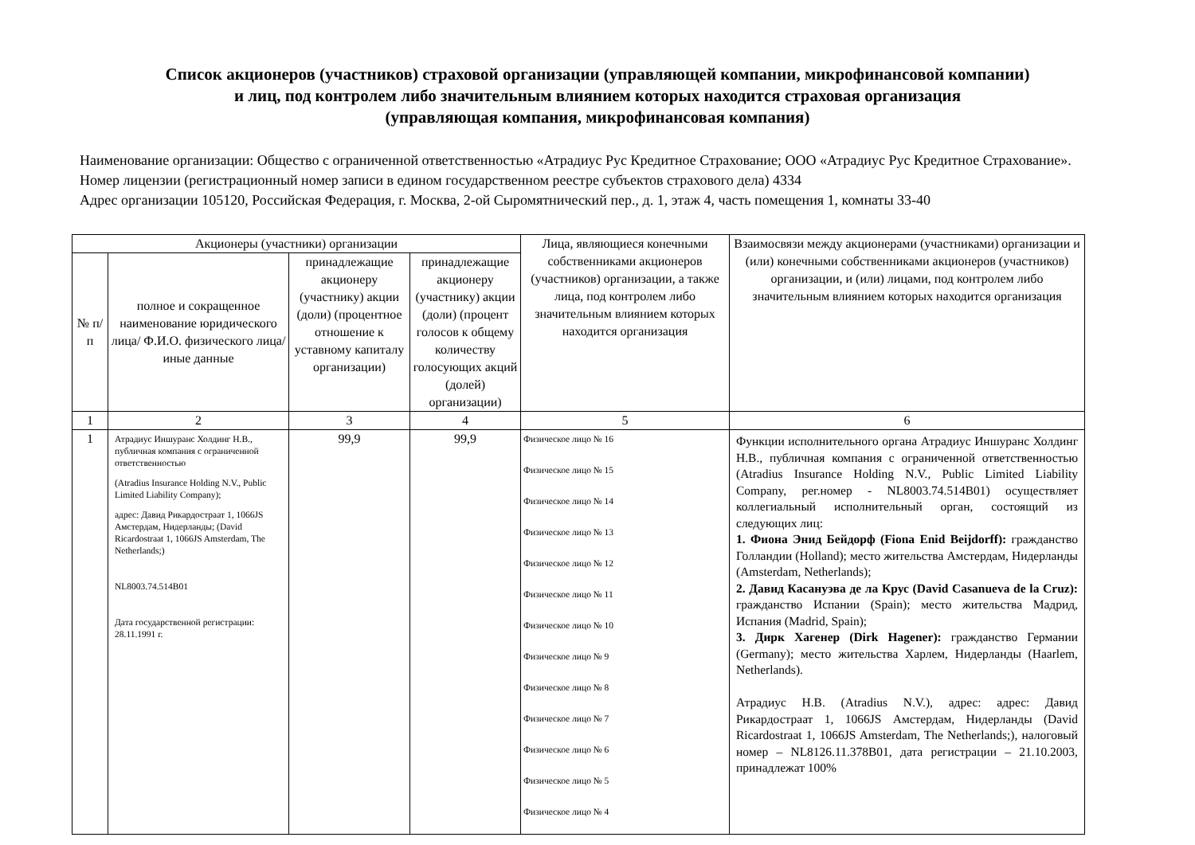Список акционеров (участников) страховой организации (управляющей компании, микрофинансовой компании)
и лиц, под контролем либо значительным влиянием которых находится страховая организация
(управляющая компания, микрофинансовая компания)
Наименование организации: Общество с ограниченной ответственностью «Атрадиус Рус Кредитное Страхование; ООО «Атрадиус Рус Кредитное Страхование».
Номер лицензии (регистрационный номер записи в едином государственном реестре субъектов страхового дела) 4334
Адрес организации 105120, Российская Федерация, г. Москва, 2-ой Сыромятнический пер., д. 1, этаж 4, часть помещения 1, комнаты 33-40
| Акционеры (участники) организации | | | | Лица, являющиеся конечными собственниками акционеров (участников) организации, а также лица, под контролем либо значительным влиянием которых находится организация | Взаимосвязи между акционерами (участниками) организации и (или) конечными собственниками акционеров (участников) организации, и (или) лицами, под контролем либо значительным влиянием которых находится организация |
| --- | --- | --- | --- | --- | --- |
| № п/п | полное и сокращенное наименование юридического лица/ Ф.И.О. физического лица/иные данные | принадлежащие акционеру (участнику) акции (доли) (процентное отношение к уставному капиталу организации) | принадлежащие акционеру (участнику) акции (доли) (процент голосов к общему количеству голосующих акций (долей) организации) | | |
| 1 | 2 | 3 | 4 | 5 | 6 |
| 1 | Атрадиус Иншуранс Холдинг Н.В., публичная компания с ограниченной ответственностью (Atradius Insurance Holding N.V., Public Limited Liability Company); адрес: Давид Рикардостраат 1, 1066JS Амстердам, Нидерланды; (David Ricardostraat 1, 1066JS Amsterdam, The Netherlands;) NL8003.74.514B01 Дата государственной регистрации: 28.11.1991 г. | 99,9 | 99,9 | Физическое лицо № 16 Физическое лицо № 15 Физическое лицо № 14 Физическое лицо № 13 Физическое лицо № 12 Физическое лицо № 11 Физическое лицо № 10 Физическое лицо № 9 Физическое лицо № 8 Физическое лицо № 7 Физическое лицо № 6 Физическое лицо № 5 Физическое лицо № 4 | Функции исполнительного органа Атрадиус Иншуранс Холдинг Н.В., публичная компания с ограниченной ответственностью (Atradius Insurance Holding N.V., Public Limited Liability Company, рег.номер - NL8003.74.514B01) осуществляет коллегиальный исполнительный орган, состоящий из следующих лиц: 1. Фиона Энид Бейдорф (Fiona Enid Beijdorff): гражданство Голландии (Holland); место жительства Амстердам, Нидерланды (Amsterdam, Netherlands); 2. Давид Касануэва де ла Крус (David Casanueva de la Cruz): гражданство Испании (Spain); место жительства Мадрид, Испания (Madrid, Spain); 3. Дирк Хагенер (Dirk Hagener): гражданство Германии (Germany); место жительства Харлем, Нидерланды (Haarlem, Netherlands). Атрадиус Н.В. (Atradius N.V.), адрес: адрес: Давид Рикардостраат 1, 1066JS Амстердам, Нидерланды (David Ricardostraat 1, 1066JS Amsterdam, The Netherlands;), налоговый номер – NL8126.11.378B01, дата регистрации – 21.10.2003, принадлежат 100% |